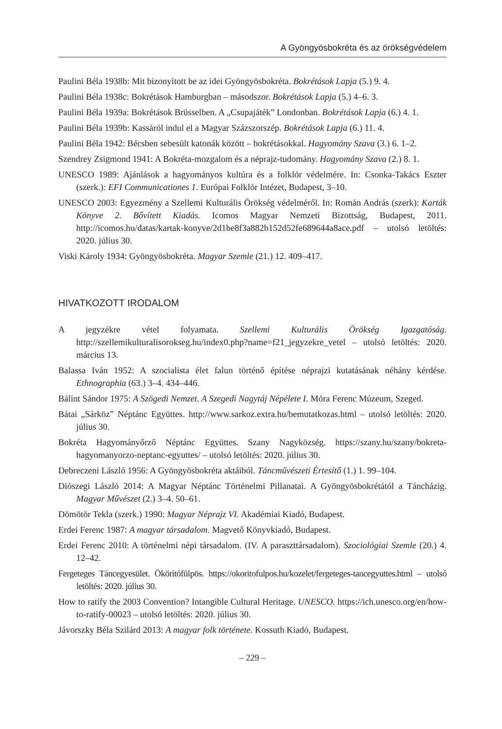A Gyöngyösbokréta és az örökségvédelem
Paulini Béla 1938b: Mit bizonyított be az idei Gyöngyösbokréta. Bokrétások Lapja (5.) 9. 4.
Paulini Béla 1938c: Bokrétások Hamburgban – másodszor. Bokrétások Lapja (5.) 4–6. 3.
Paulini Béla 1939a: Bokrétások Brüsselben. A „Csupajáték” Londonban. Bokrétások Lapja (6.) 4. 1.
Paulini Béla 1939b: Kassáról indul el a Magyar Százszorszép. Bokrétások Lapja (6.) 11. 4.
Paulini Béla 1942: Bécsben sebesült katonák között – bokrétásokkal. Hagyomány Szava (3.) 6. 1–2.
Szendrey Zsigmond 1941: A Bokréta-mozgalom és a néprajz-tudomány. Hagyomány Szava (2.) 8. 1.
UNESCO 1989: Ajánlások a hagyományos kultúra és a folklór védelmére. In: Csonka-Takács Eszter (szerk.): EFI Communicationes 1. Európai Folklór Intézet, Budapest, 3–10.
UNESCO 2003: Egyezmény a Szellemi Kulturális Örökség védelméről. In: Román András (szerk): Karták Könyve 2. Bővített Kiadás. Icomos Magyar Nemzeti Bizottság, Budapest, 2011. http://icomos.hu/datas/kartak-konyve/2d1be8f3a882b152d52fe689644a8ace.pdf – utolsó letöltés: 2020. július 30.
Viski Károly 1934: Gyöngyösbokréta. Magyar Szemle (21.) 12. 409–417.
HIVATKOZOTT IRODALOM
A jegyzékre vétel folyamata. Szellemi Kulturális Örökség Igazgatóság. http://szellemikulturalisorokseg.hu/index0.php?name=f21_jegyzekre_vetel – utolsó letöltés: 2020. március 13.
Balassa Iván 1952: A szocialista élet falun történő építése néprajzi kutatásának néhány kérdése. Ethnographia (63.) 3–4. 434–446.
Bálint Sándor 1975: A Szögedi Nemzet. A Szegedi Nagytáj Népélete I. Móra Ferenc Múzeum, Szeged.
Bátai „Sárköz” Néptánc Együttes. http://www.sarkoz.extra.hu/bemutatkozas.html – utolsó letöltés: 2020. július 30.
Bokréta Hagyományőrző Néptánc Együttes. Szany Nagyközség. https://szany.hu/szany/bokreta-hagyomanyorzo-neptanc-egyuttes/ – utolsó letöltés: 2020. július 30.
Debreczeni László 1956: A Gyöngyösbokréta aktáiból. Táncművészeti Értesítő (1.) 1. 99–104.
Diószegi László 2014: A Magyar Néptánc Történelmi Pillanatai. A Gyöngyösbokrétától a Táncházig. Magyar Művészet (2.) 3–4. 50–61.
Dömötör Tekla (szerk.) 1990: Magyar Néprajz VI. Akadémiai Kiadó, Budapest.
Erdei Ferenc 1987: A magyar társadalom. Magvető Könyvkiadó, Budapest.
Erdei Ferenc 2010: A történelmi népi társadalom. (IV. A paraszttársadalom). Szociológiai Szemle (20.) 4. 12–42.
Fergeteges Táncegyesület. Ököritófülpös. https://okoritofulpos.hu/kozelet/fergeteges-tancegyuttes.html – utolsó letöltés: 2020. július 30.
How to ratify the 2003 Convention? Intangible Cultural Heritage. UNESCO. https://ich.unesco.org/en/how-to-ratify-00023 – utolsó letöltés: 2020. július 30.
Jávorszky Béla Szilárd 2013: A magyar folk története. Kossuth Kiadó, Budapest.
– 229 –